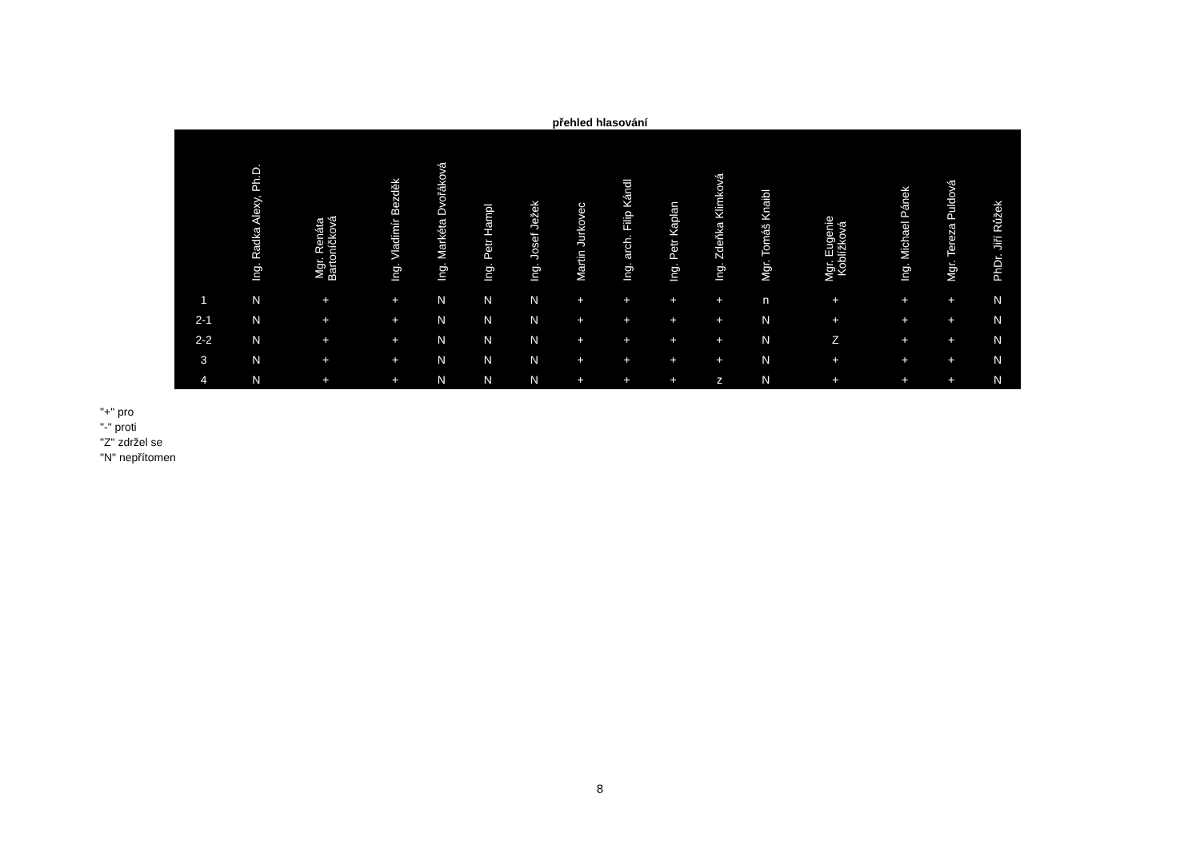přehled hlasování
| | Ing. Radka Alexy, Ph.D. | Mgr. Renáta Bartoníčková | Ing. Vladimír Bezděk | Ing. Markéta Dvořáková | Ing. Petr Hampl | Ing. Josef Ježek | Martin Jurkovec | Ing. arch. Filip Kándl | Ing. Petr Kaplan | Ing. Zdeňka Klimková | Mgr. Tomáš Knaibl | Mgr. Eugenie Koblížková | Ing. Michael Pánek | Mgr. Tereza Puldová | PhDr. Jiří Růžek |
| --- | --- | --- | --- | --- | --- | --- | --- | --- | --- | --- | --- | --- | --- | --- | --- |
| 1 | N | + | + | N | N | N | + | + | + | + | n | + | + | + | N |
| 2-1 | N | + | + | N | N | N | + | + | + | + | N | + | + | + | N |
| 2-2 | N | + | + | N | N | N | + | + | + | + | N | Z | + | + | N |
| 3 | N | + | + | N | N | N | + | + | + | + | N | + | + | + | N |
| 4 | N | + | + | N | N | N | + | + | + | z | N | + | + | + | N |
"+" pro
"-" proti
"Z" zdržel se
"N" nepřítomen
8